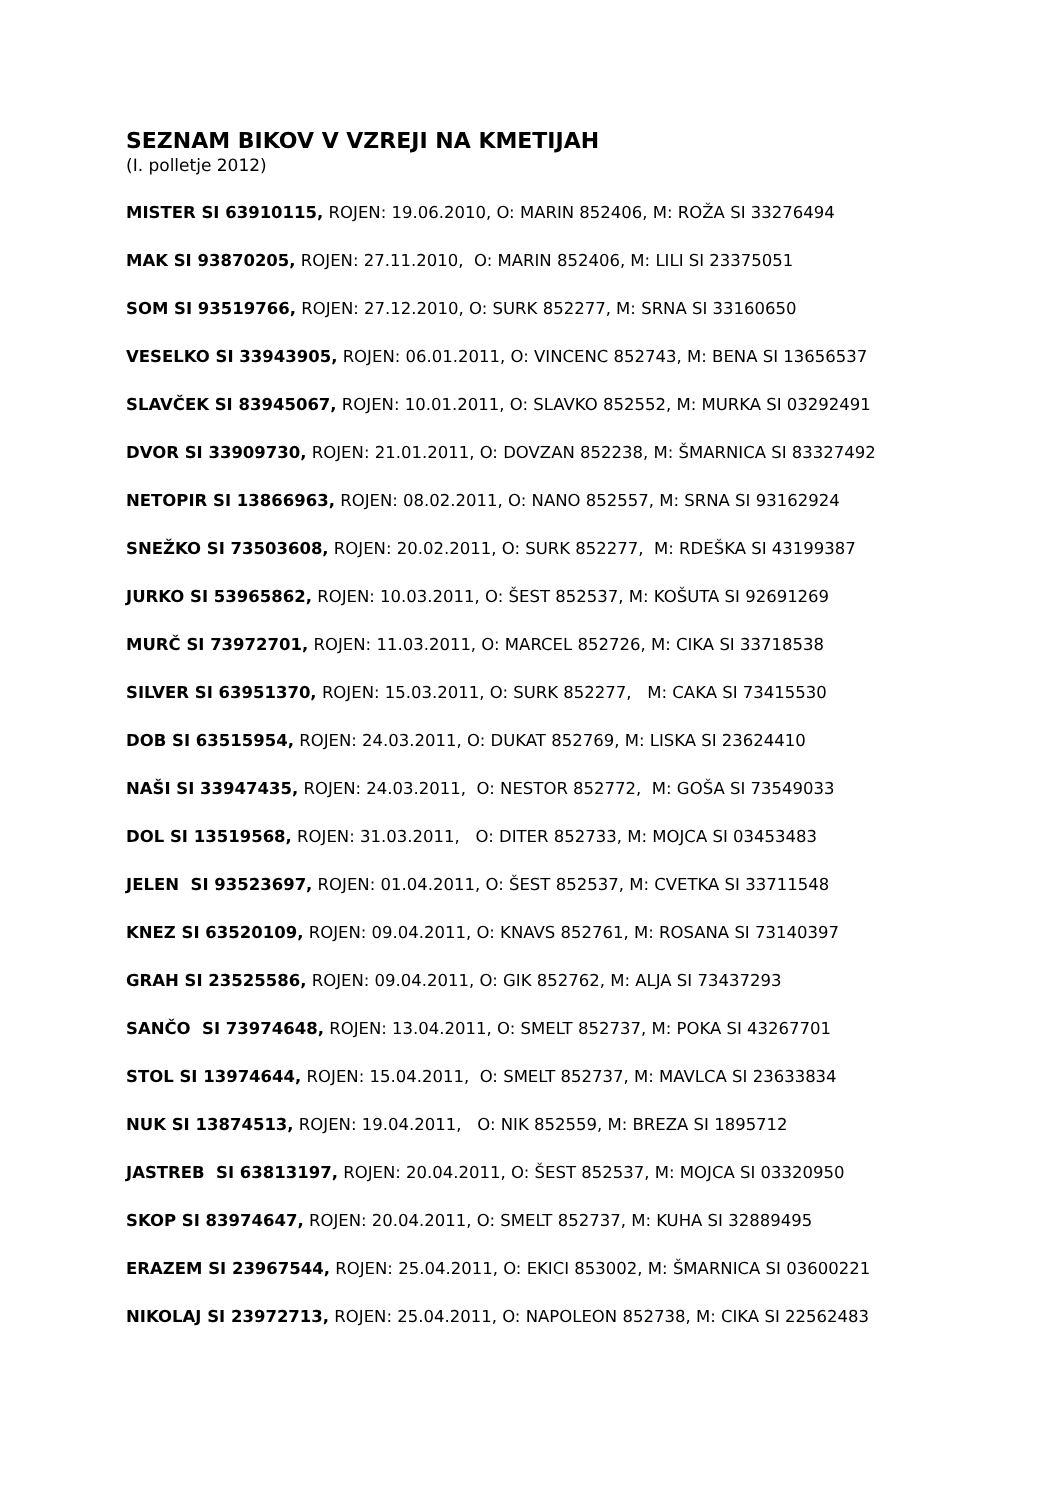SEZNAM BIKOV V VZREJI NA KMETIJAH
(I. polletje 2012)
MISTER SI 63910115, ROJEN: 19.06.2010, O: MARIN 852406, M: ROŽA SI 33276494
MAK SI 93870205, ROJEN: 27.11.2010, O: MARIN 852406, M: LILI SI 23375051
SOM SI 93519766, ROJEN: 27.12.2010, O: SURK 852277, M: SRNA SI 33160650
VESELKO SI 33943905, ROJEN: 06.01.2011, O: VINCENC 852743, M: BENA SI 13656537
SLAVČEK SI 83945067, ROJEN: 10.01.2011, O: SLAVKO 852552, M: MURKA SI 03292491
DVOR SI 33909730, ROJEN: 21.01.2011, O: DOVZAN 852238, M: ŠMARNICA SI 83327492
NETOPIR SI 13866963, ROJEN: 08.02.2011, O: NANO 852557, M: SRNA SI 93162924
SNEŽKO SI 73503608, ROJEN: 20.02.2011, O: SURK 852277, M: RDEŠKA SI 43199387
JURKO SI 53965862, ROJEN: 10.03.2011, O: ŠEST 852537, M: KOŠUTA SI 92691269
MURČ SI 73972701, ROJEN: 11.03.2011, O: MARCEL 852726, M: CIKA SI 33718538
SILVER SI 63951370, ROJEN: 15.03.2011, O: SURK 852277, M: CAKA SI 73415530
DOB SI 63515954, ROJEN: 24.03.2011, O: DUKAT 852769, M: LISKA SI 23624410
NAŠI SI 33947435, ROJEN: 24.03.2011, O: NESTOR 852772, M: GOŠA SI 73549033
DOL SI 13519568, ROJEN: 31.03.2011, O: DITER 852733, M: MOJCA SI 03453483
JELEN SI 93523697, ROJEN: 01.04.2011, O: ŠEST 852537, M: CVETKA SI 33711548
KNEZ SI 63520109, ROJEN: 09.04.2011, O: KNAVS 852761, M: ROSANA SI 73140397
GRAH SI 23525586, ROJEN: 09.04.2011, O: GIK 852762, M: ALJA SI 73437293
SANČO SI 73974648, ROJEN: 13.04.2011, O: SMELT 852737, M: POKA SI 43267701
STOL SI 13974644, ROJEN: 15.04.2011, O: SMELT 852737, M: MAVLCA SI 23633834
NUK SI 13874513, ROJEN: 19.04.2011, O: NIK 852559, M: BREZA SI 1895712
JASTREB SI 63813197, ROJEN: 20.04.2011, O: ŠEST 852537, M: MOJCA SI 03320950
SKOP SI 83974647, ROJEN: 20.04.2011, O: SMELT 852737, M: KUHA SI 32889495
ERAZEM SI 23967544, ROJEN: 25.04.2011, O: EKICI 853002, M: ŠMARNICA SI 03600221
NIKOLAJ SI 23972713, ROJEN: 25.04.2011, O: NAPOLEON 852738, M: CIKA SI 22562483